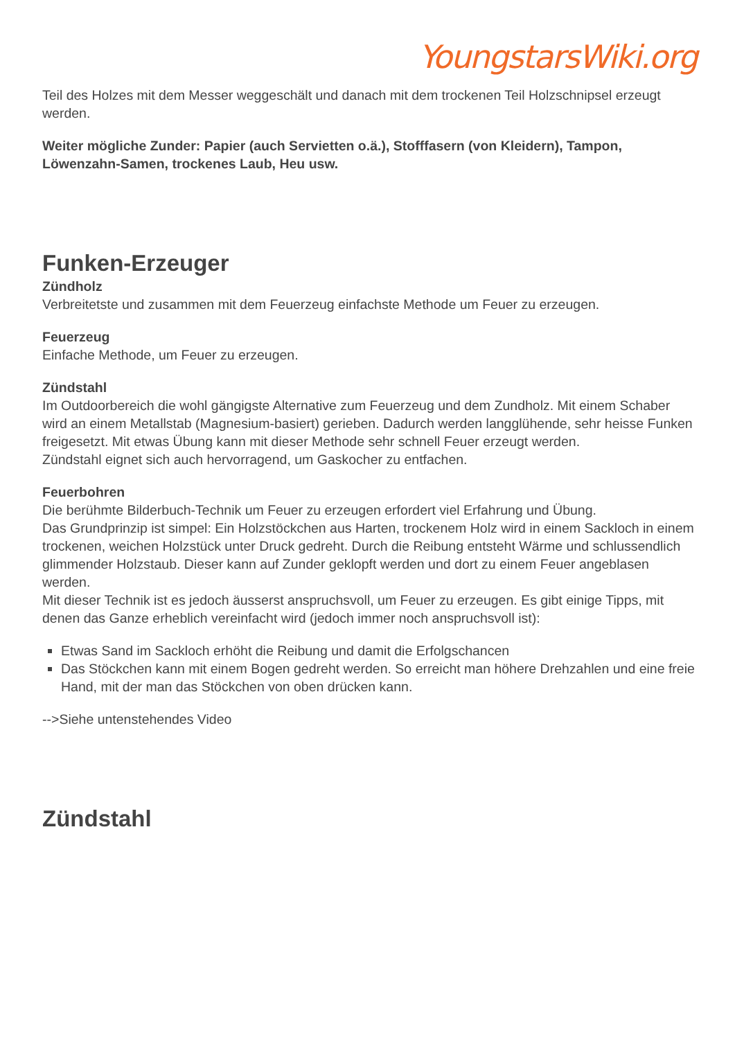YoungstarsWiki.org
Teil des Holzes mit dem Messer weggeschält und danach mit dem trockenen Teil Holzschnipsel erzeugt werden.
Weiter mögliche Zunder: Papier (auch Servietten o.ä.), Stofffasern (von Kleidern), Tampon, Löwenzahn-Samen, trockenes Laub, Heu usw.
Funken-Erzeuger
Zündholz
Verbreitetste und zusammen mit dem Feuerzeug einfachste Methode um Feuer zu erzeugen.
Feuerzeug
Einfache Methode, um Feuer zu erzeugen.
Zündstahl
Im Outdoorbereich die wohl gängigste Alternative zum Feuerzeug und dem Zundholz. Mit einem Schaber wird an einem Metallstab (Magnesium-basiert) gerieben. Dadurch werden langglühende, sehr heisse Funken freigesetzt. Mit etwas Übung kann mit dieser Methode sehr schnell Feuer erzeugt werden.
Zündstahl eignet sich auch hervorragend, um Gaskocher zu entfachen.
Feuerbohren
Die berühmte Bilderbuch-Technik um Feuer zu erzeugen erfordert viel Erfahrung und Übung.
Das Grundprinzip ist simpel: Ein Holzstöckchen aus Harten, trockenem Holz wird in einem Sackloch in einem trockenen, weichen Holzstück unter Druck gedreht. Durch die Reibung entsteht Wärme und schlussendlich glimmender Holzstaub. Dieser kann auf Zunder geklopft werden und dort zu einem Feuer angeblasen werden.
Mit dieser Technik ist es jedoch äusserst anspruchsvoll, um Feuer zu erzeugen. Es gibt einige Tipps, mit denen das Ganze erheblich vereinfacht wird (jedoch immer noch anspruchsvoll ist):
Etwas Sand im Sackloch erhöht die Reibung und damit die Erfolgschancen
Das Stöckchen kann mit einem Bogen gedreht werden. So erreicht man höhere Drehzahlen und eine freie Hand, mit der man das Stöckchen von oben drücken kann.
-->Siehe untenstehendes Video
Zündstahl